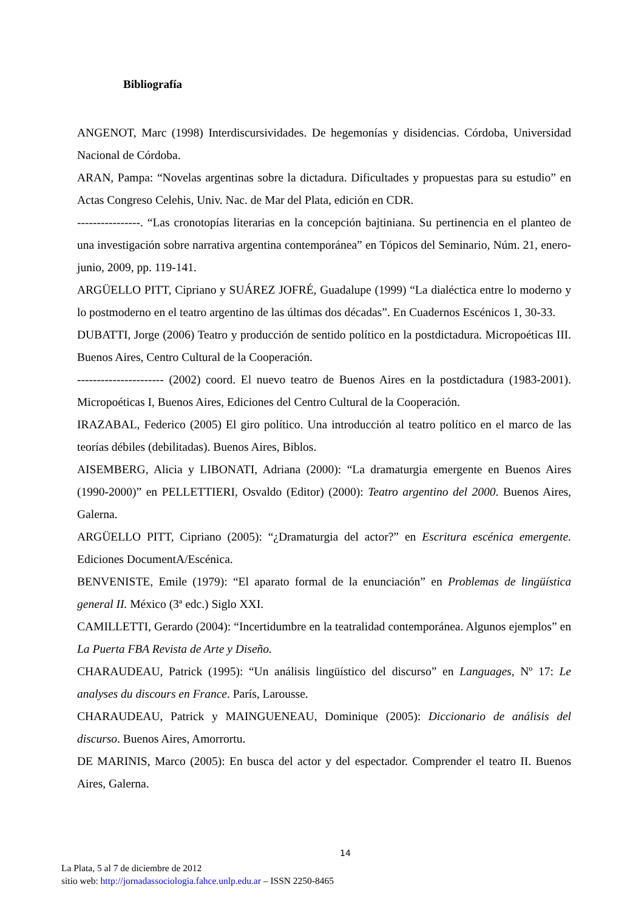Bibliografía
ANGENOT, Marc (1998) Interdiscursividades. De hegemonías y disidencias. Córdoba, Universidad Nacional de Córdoba.
ARAN, Pampa: “Novelas argentinas sobre la dictadura. Dificultades y propuestas para su estudio” en Actas Congreso Celehis, Univ. Nac. de Mar del Plata, edición en CDR.
----------------. “Las cronotopías literarias en la concepción bajtiniana. Su pertinencia en el planteo de una investigación sobre narrativa argentina contemporánea” en Tópicos del Seminario, Núm. 21, enero-junio, 2009, pp. 119-141.
ARGÜELLO PITT, Cipriano y SUÁREZ JOFRÉ, Guadalupe (1999) “La dialéctica entre lo moderno y lo postmoderno en el teatro argentino de las últimas dos décadas”. En Cuadernos Escénicos 1, 30-33.
DUBATTI, Jorge (2006) Teatro y producción de sentido político en la postdictadura. Micropoéticas III. Buenos Aires, Centro Cultural de la Cooperación.
---------------------- (2002) coord. El nuevo teatro de Buenos Aires en la postdictadura (1983-2001). Micropoéticas I, Buenos Aires, Ediciones del Centro Cultural de la Cooperación.
IRAZABAL, Federico (2005) El giro político. Una introducción al teatro político en el marco de las teorías débiles (debilitadas). Buenos Aires, Biblos.
AISEMBERG, Alicia y LIBONATI, Adriana (2000): “La dramaturgia emergente en Buenos Aires (1990-2000)” en PELLETTIERI, Osvaldo (Editor) (2000): Teatro argentino del 2000. Buenos Aires, Galerna.
ARGÜELLO PITT, Cipriano (2005): “¿Dramaturgia del actor?” en Escritura escénica emergente. Ediciones DocumentA/Escénica.
BENVENISTE, Emile (1979): “El aparato formal de la enunciación” en Problemas de lingüística general II. México (3ª edc.) Siglo XXI.
CAMILLETTI, Gerardo (2004): “Incertidumbre en la teatralidad contemporánea. Algunos ejemplos” en La Puerta FBA Revista de Arte y Diseño.
CHARAUDEAU, Patrick (1995): “Un análisis lingüístico del discurso” en Languages, Nº 17: Le analyses du discours en France. París, Larousse.
CHARAUDEAU, Patrick y MAINGUENEAU, Dominique (2005): Diccionario de análisis del discurso. Buenos Aires, Amorrortu.
DE MARINIS, Marco (2005): En busca del actor y del espectador. Comprender el teatro II. Buenos Aires, Galerna.
14
La Plata, 5 al 7 de diciembre de 2012
sitio web: http://jornadassociologia.fahce.unlp.edu.ar – ISSN 2250-8465